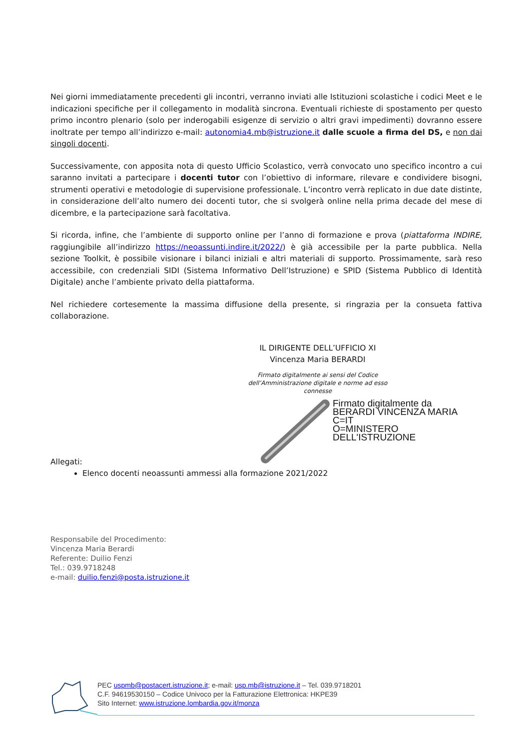Nei giorni immediatamente precedenti gli incontri, verranno inviati alle Istituzioni scolastiche i codici Meet e le indicazioni specifiche per il collegamento in modalità sincrona. Eventuali richieste di spostamento per questo primo incontro plenario (solo per inderogabili esigenze di servizio o altri gravi impedimenti) dovranno essere inoltrate per tempo all’indirizzo e-mail: autonomia4.mb@istruzione.it dalle scuole a firma del DS, e non dai singoli docenti.
Successivamente, con apposita nota di questo Ufficio Scolastico, verrà convocato uno specifico incontro a cui saranno invitati a partecipare i docenti tutor con l’obiettivo di informare, rilevare e condividere bisogni, strumenti operativi e metodologie di supervisione professionale. L’incontro verrà replicato in due date distinte, in considerazione dell’alto numero dei docenti tutor, che si svolgerà online nella prima decade del mese di dicembre, e la partecipazione sarà facoltativa.
Si ricorda, infine, che l’ambiente di supporto online per l’anno di formazione e prova (piattaforma INDIRE, raggiungibile all’indirizzo https://neoassunti.indire.it/2022/) è già accessibile per la parte pubblica. Nella sezione Toolkit, è possibile visionare i bilanci iniziali e altri materiali di supporto. Prossimamente, sarà reso accessibile, con credenziali SIDI (Sistema Informativo Dell’Istruzione) e SPID (Sistema Pubblico di Identità Digitale) anche l’ambiente privato della piattaforma.
Nel richiedere cortesemente la massima diffusione della presente, si ringrazia per la consueta fattiva collaborazione.
IL DIRIGENTE DELL’UFFICIO XI
Vincenza Maria BERARDI
Firmato digitalmente ai sensi del Codice
dell’Amministrazione digitale e norme ad esso connesse
Firmato digitalmente da
BERARDI VINCENZA MARIA
C=IT
O=MINISTERO
DELL'ISTRUZIONE
Allegati:
Elenco docenti neoassunti ammessi alla formazione 2021/2022
Responsabile del Procedimento:
Vincenza Maria Berardi
Referente: Duilio Fenzi
Tel.: 039.9718248
e-mail: duilio.fenzi@posta.istruzione.it
PEC uspmb@postacert.istruzione.it; e-mail: usp.mb@istruzione.it – Tel. 039.9718201
C.F. 94619530150 – Codice Univoco per la Fatturazione Elettronica: HKPE39
Sito Internet: www.istruzione.lombardia.gov.it/monza